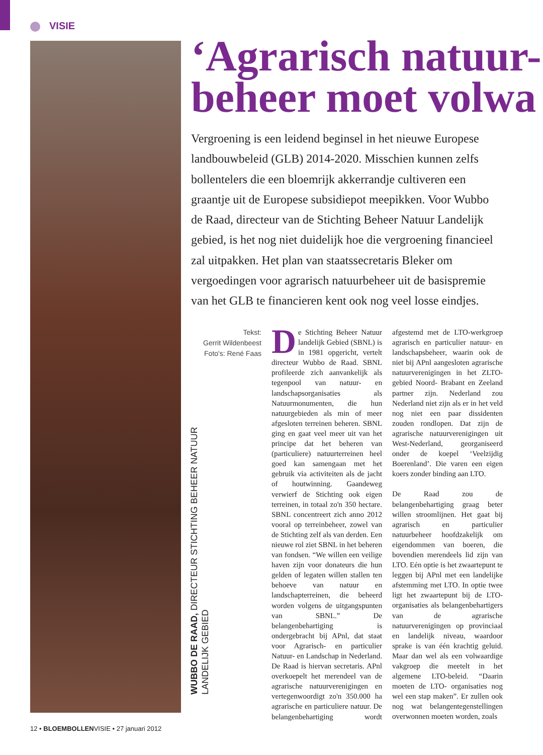VISIE
‘Agrarisch natuur-
beheer moet volwa
Vergroening is een leidend beginsel in het nieuwe Europese landbouwbeleid (GLB) 2014-2020. Misschien kunnen zelfs bollentelers die een bloemrijk akkerrandje cultiveren een graantje uit de Europese subsidiepot meepikken. Voor Wubbo de Raad, directeur van de Stichting Beheer Natuur Landelijk gebied, is het nog niet duidelijk hoe die vergroening financieel zal uitpakken. Het plan van staatssecretaris Bleker om vergoedingen voor agrarisch natuurbeheer uit de basispremie van het GLB te financieren kent ook nog veel losse eindjes.
Tekst:
Gerrit Wildenbeest
Foto's: René Faas
WUBBO DE RAAD, DIRECTEUR STICHTING BEHEER NATUUR
LANDELIJK GEBIED
De Stichting Beheer Natuur landelijk Gebied (SBNL) is in 1981 opgericht, vertelt directeur Wubbo de Raad. SBNL profileerde zich aanvankelijk als tegenpool van natuur- en landschapsorganisaties als Natuurmonumenten, die hun natuurgebieden als min of meer afgesloten terreinen beheren. SBNL ging en gaat veel meer uit van het principe dat het beheren van (particuliere) natuurterreinen heel goed kan samengaan met het gebruik via activiteiten als de jacht of houtwinning. Gaandeweg verwierf de Stichting ook eigen terreinen, in totaal zo'n 350 hectare. SBNL concentreert zich anno 2012 vooral op terreinbeheer, zowel van de Stichting zelf als van derden. Een nieuwe rol ziet SBNL in het beheren van fondsen. “We willen een veilige haven zijn voor donateurs die hun gelden of legaten willen stallen ten behoeve van natuur en landschapterreinen, die beheerd worden volgens de uitgangspunten van SBNL.” De belangenbehartiging is ondergebracht bij APnl, dat staat voor Agrarisch- en particulier Natuur- en Landschap in Nederland. De Raad is hiervan secretaris. APnl overkoepelt het merendeel van de agrarische natuurverenigingen en vertegenwoordigt zo'n 350.000 ha agrarische en particuliere natuur. De belangenbehartiging wordt afgestemd met de LTO-werkgroep agrarisch en particulier natuur- en landschapsbeheer, waarin ook de niet bij APnl aangesloten agrarische natuurverenigingen in het ZLTO-gebied Noord- Brabant en Zeeland partner zijn. Nederland zou Nederland niet zijn als er in het veld nog niet een paar dissidenten zouden rondlopen. Dat zijn de agrarische natuurverenigingen uit West-Nederland, georganiseerd onder de koepel ‘Veelzijdig Boerenland’. Die varen een eigen koers zonder binding aan LTO.
De Raad zou de belangenbehartiging graag beter willen stroomlijnen. Het gaat bij agrarisch en particulier natuurbeheer hoofdzakelijk om eigendommen van boeren, die bovendien merendeels lid zijn van LTO. Eén optie is het zwaartepunt te leggen bij APnl met een landelijke afstemming met LTO. In optie twee ligt het zwaartepunt bij de LTO-organisaties als belangenbehartigers van de agrarische natuurverenigingen op provinciaal en landelijk niveau, waardoor sprake is van één krachtig geluid. Maar dan wel als een volwaardige vakgroep die meetelt in het algemene LTO-beleid. “Daarin moeten de LTO- organisaties nog wel een stap maken”. Er zullen ook nog wat belangentegenstellingen overwonnen moeten worden, zoals
12 • BLOEMBOLLENVISIE • 27 januari 2012